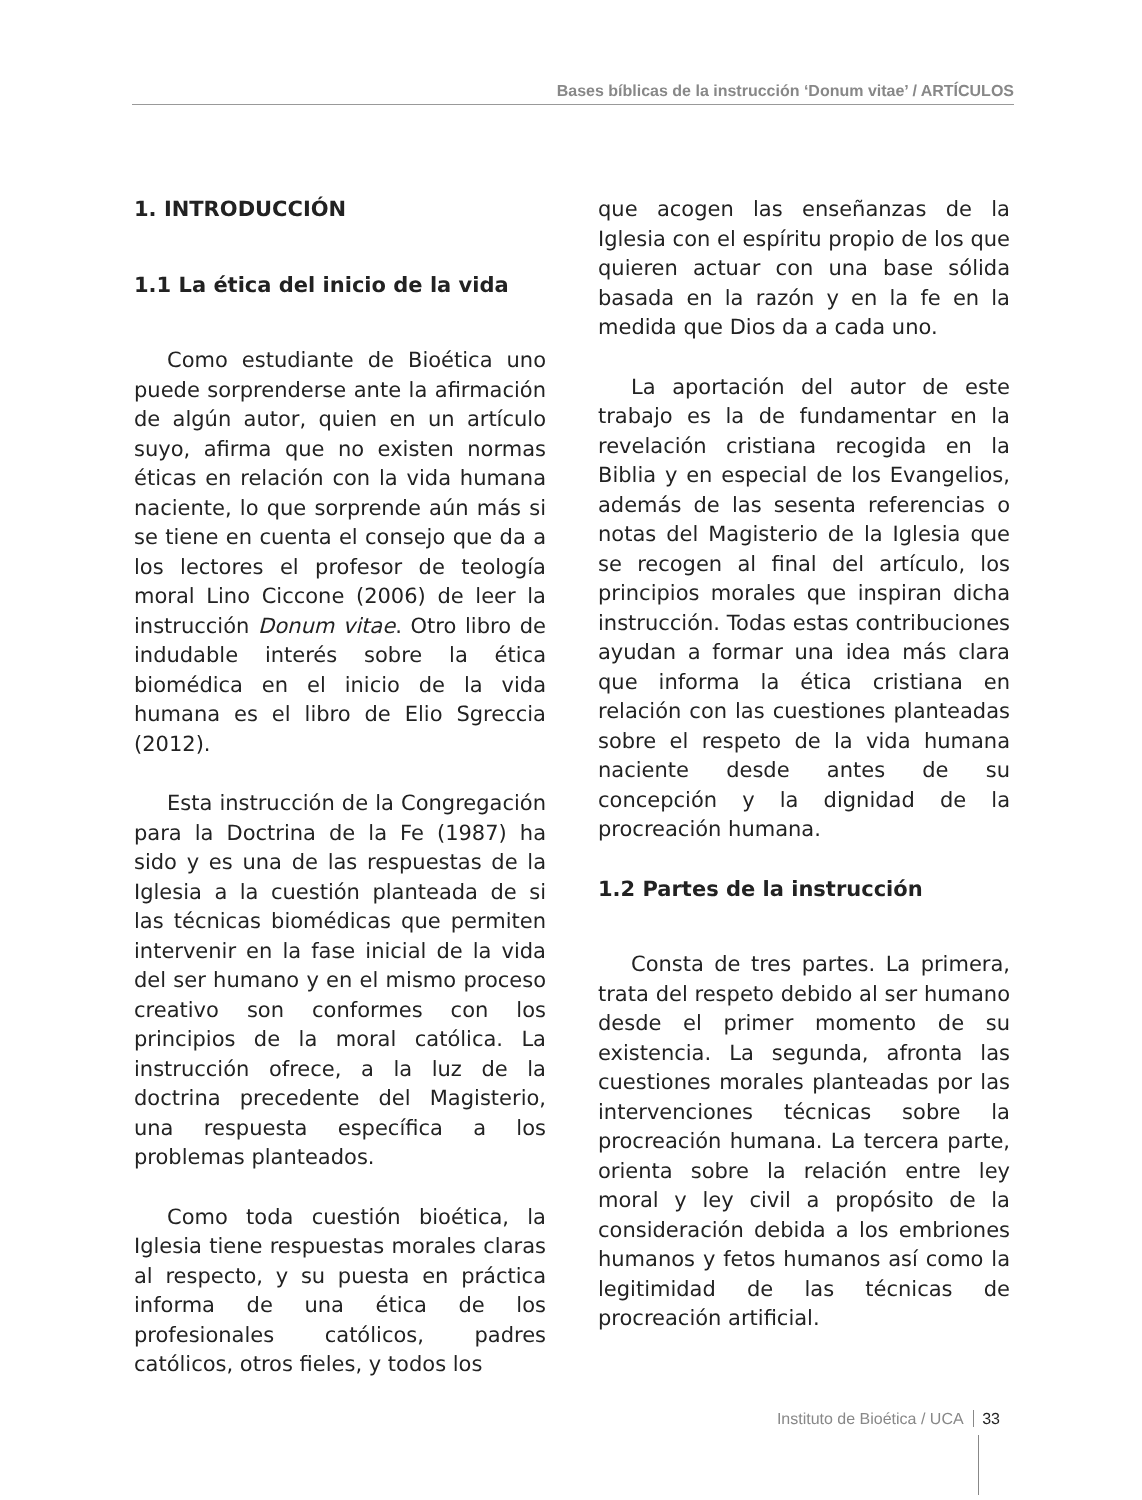Bases bíblicas de la instrucción ‘Donum vitae’ / ARTÍCULOS
1. INTRODUCCIÓN
1.1 La ética del inicio de la vida
Como estudiante de Bioética uno puede sorprenderse ante la afirmación de algún autor, quien en un artículo suyo, afirma que no existen normas éticas en relación con la vida humana naciente, lo que sorprende aún más si se tiene en cuenta el consejo que da a los lectores el profesor de teología moral Lino Ciccone (2006) de leer la instrucción Donum vitae. Otro libro de indudable interés sobre la ética biomédica en el inicio de la vida humana es el libro de Elio Sgreccia (2012).
Esta instrucción de la Congregación para la Doctrina de la Fe (1987) ha sido y es una de las respuestas de la Iglesia a la cuestión planteada de si las técnicas biomédicas que permiten intervenir en la fase inicial de la vida del ser humano y en el mismo proceso creativo son conformes con los principios de la moral católica. La instrucción ofrece, a la luz de la doctrina precedente del Magisterio, una respuesta específica a los problemas planteados.
Como toda cuestión bioética, la Iglesia tiene respuestas morales claras al respecto, y su puesta en práctica informa de una ética de los profesionales católicos, padres católicos, otros fieles, y todos los
que acogen las enseñanzas de la Iglesia con el espíritu propio de los que quieren actuar con una base sólida basada en la razón y en la fe en la medida que Dios da a cada uno.
La aportación del autor de este trabajo es la de fundamentar en la revelación cristiana recogida en la Biblia y en especial de los Evangelios, además de las sesenta referencias o notas del Magisterio de la Iglesia que se recogen al final del artículo, los principios morales que inspiran dicha instrucción. Todas estas contribuciones ayudan a formar una idea más clara que informa la ética cristiana en relación con las cuestiones planteadas sobre el respeto de la vida humana naciente desde antes de su concepción y la dignidad de la procreación humana.
1.2 Partes de la instrucción
Consta de tres partes. La primera, trata del respeto debido al ser humano desde el primer momento de su existencia. La segunda, afronta las cuestiones morales planteadas por las intervenciones técnicas sobre la procreación humana. La tercera parte, orienta sobre la relación entre ley moral y ley civil a propósito de la consideración debida a los embriones humanos y fetos humanos así como la legitimidad de las técnicas de procreación artificial.
Instituto de Bioética / UCA 33